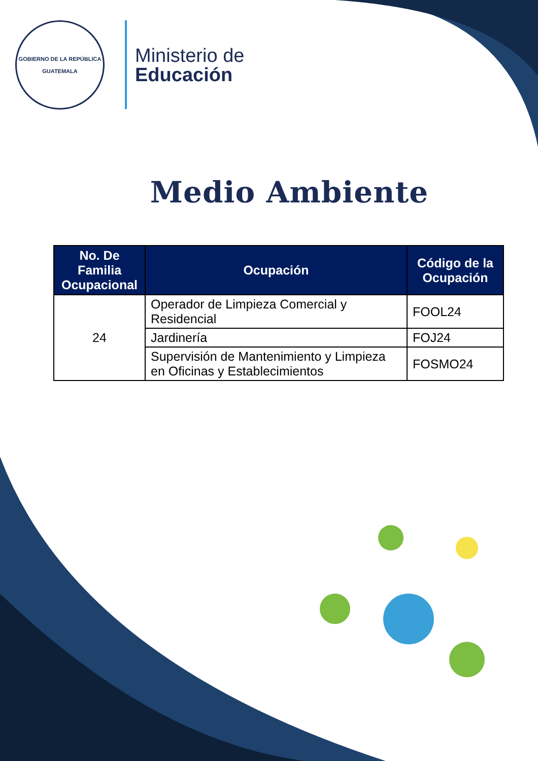GOBIERNO DE LA REPÚBLICA
GUATEMALA
Ministerio de
Educación
Medio Ambiente
| No. De Familia Ocupacional | Ocupación | Código de la Ocupación |
| --- | --- | --- |
| 24 | Operador de Limpieza Comercial y Residencial | FOOL24 |
| | Jardinería | FOJ24 |
| | Supervisión de Mantenimiento y Limpieza en Oficinas y Establecimientos | FOSMO24 |